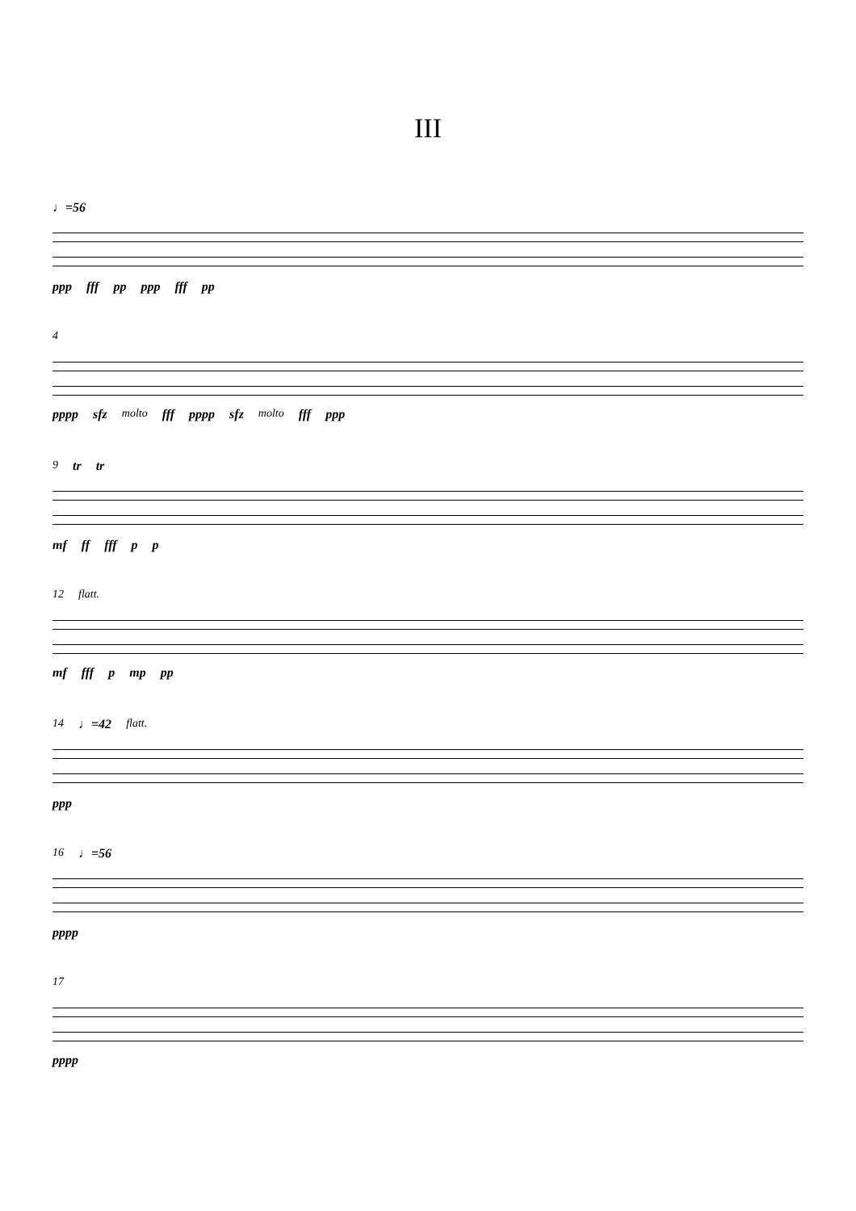III
♩=56
ppp fff pp ppp fff pp
4
pppp sfz molto fff pppp sfz molto fff ppp
9 tr tr
mf ff fff p p
12 flatt.
mf fff p mp pp
14 ♩=42 flatt.
ppp
16 ♩=56
pppp
17
pppp